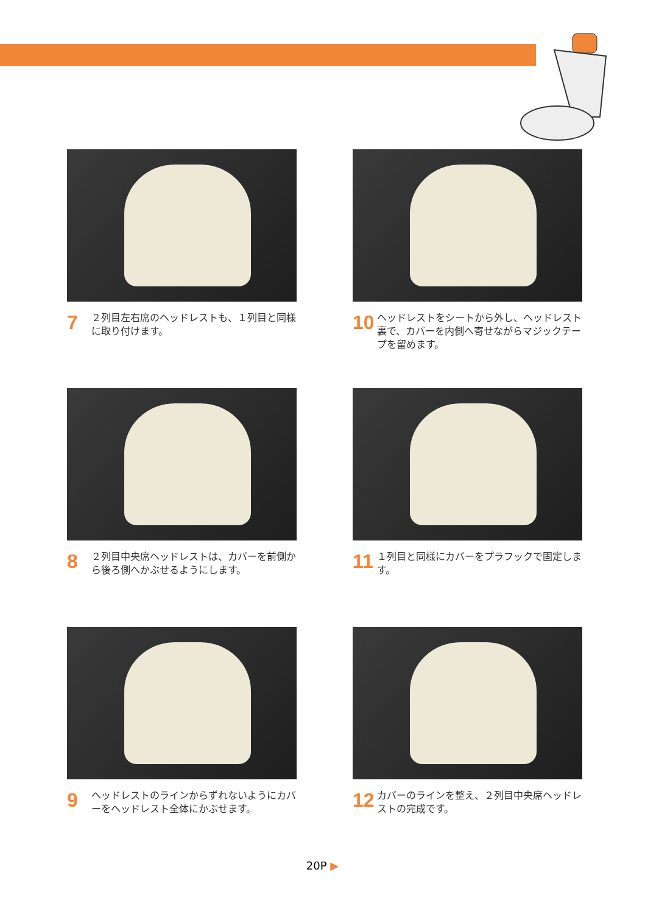7 ２列目左右席のヘッドレストも、１列目と同様に取り付けます。
10 ヘッドレストをシートから外し、ヘッドレスト裏で、カバーを内側へ寄せながらマジックテープを留めます。
8 ２列目中央席ヘッドレストは、カバーを前側から後ろ側へかぶせるようにします。
11 １列目と同様にカバーをプラフックで固定します。
9 ヘッドレストのラインからずれないようにカバーをヘッドレスト全体にかぶせます。
12 カバーのラインを整え、２列目中央席ヘッドレストの完成です。
20P ▶